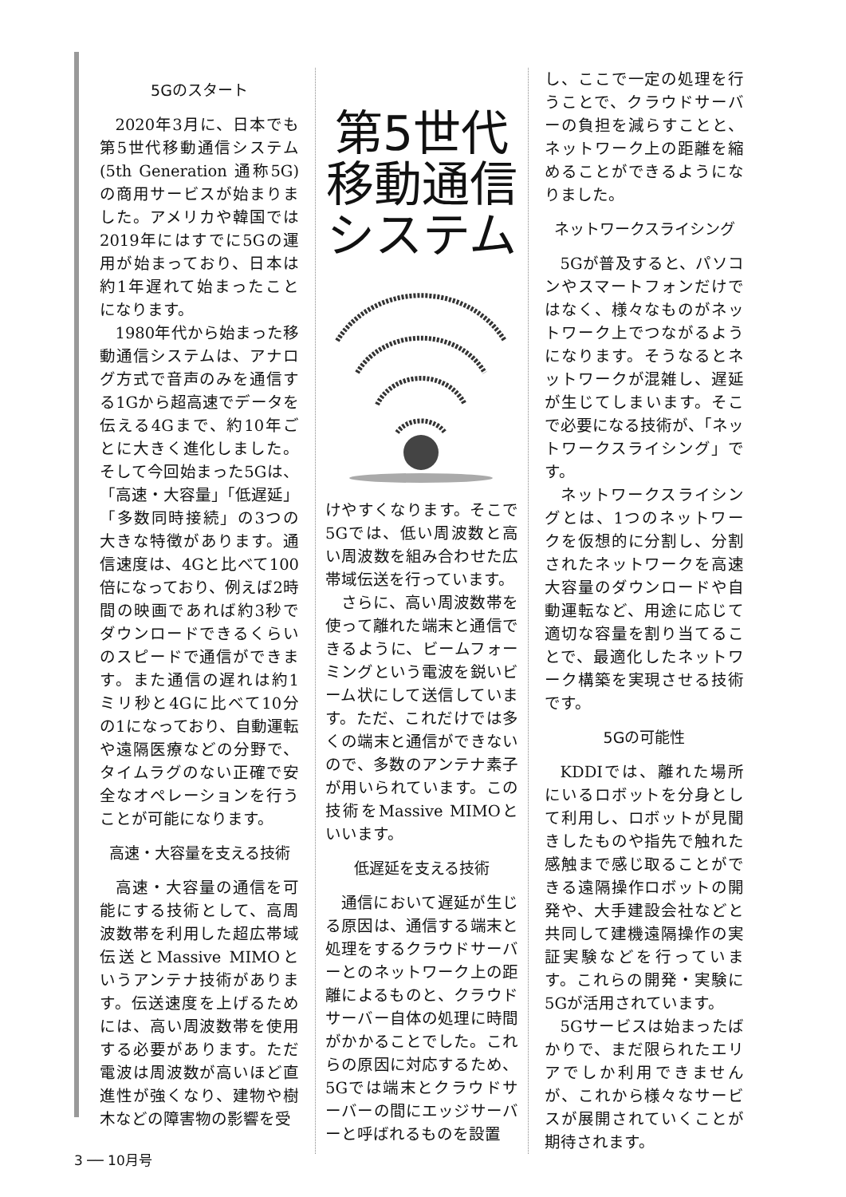5Gのスタート
2020年3月に、日本でも第5世代移動通信システム(5th Generation 通称5G)の商用サービスが始まりました。アメリカや韓国では2019年にはすでに5Gの運用が始まっており、日本は約1年遅れて始まったことになります。
1980年代から始まった移動通信システムは、アナログ方式で音声のみを通信する1Gから超高速でデータを伝える4Gまで、約10年ごとに大きく進化しました。そして今回始まった5Gは、「高速・大容量」「低遅延」「多数同時接続」の3つの大きな特徴があります。通信速度は、4Gと比べて100倍になっており、例えば2時間の映画であれば約3秒でダウンロードできるくらいのスピードで通信ができます。また通信の遅れは約1ミリ秒と4Gに比べて10分の1になっており、自動運転や遠隔医療などの分野で、タイムラグのない正確で安全なオペレーションを行うことが可能になります。
高速・大容量を支える技術
高速・大容量の通信を可能にする技術として、高周波数帯を利用した超広帯域伝送とMassive MIMOというアンテナ技術があります。伝送速度を上げるためには、高い周波数帯を使用する必要があります。ただ電波は周波数が高いほど直進性が強くなり、建物や樹木などの障害物の影響を受
第5世代
移動通信
システム
けやすくなります。そこで5Gでは、低い周波数と高い周波数を組み合わせた広帯域伝送を行っています。
さらに、高い周波数帯を使って離れた端末と通信できるように、ビームフォーミングという電波を鋭いビーム状にして送信しています。ただ、これだけでは多くの端末と通信ができないので、多数のアンテナ素子が用いられています。この技術をMassive MIMOといいます。
低遅延を支える技術
通信において遅延が生じる原因は、通信する端末と処理をするクラウドサーバーとのネットワーク上の距離によるものと、クラウドサーバー自体の処理に時間がかかることでした。これらの原因に対応するため、5Gでは端末とクラウドサーバーの間にエッジサーバーと呼ばれるものを設置
し、ここで一定の処理を行うことで、クラウドサーバーの負担を減らすことと、ネットワーク上の距離を縮めることができるようになりました。
ネットワークスライシング
5Gが普及すると、パソコンやスマートフォンだけではなく、様々なものがネットワーク上でつながるようになります。そうなるとネットワークが混雑し、遅延が生じてしまいます。そこで必要になる技術が、「ネットワークスライシング」です。
ネットワークスライシングとは、1つのネットワークを仮想的に分割し、分割されたネットワークを高速大容量のダウンロードや自動運転など、用途に応じて適切な容量を割り当てることで、最適化したネットワーク構築を実現させる技術です。
5Gの可能性
KDDIでは、離れた場所にいるロボットを分身として利用し、ロボットが見聞きしたものや指先で触れた感触まで感じ取ることができる遠隔操作ロボットの開発や、大手建設会社などと共同して建機遠隔操作の実証実験などを行っています。これらの開発・実験に5Gが活用されています。
5Gサービスは始まったばかりで、まだ限られたエリアでしか利用できませんが、これから様々なサービスが展開されていくことが期待されます。
3 ── 10月号